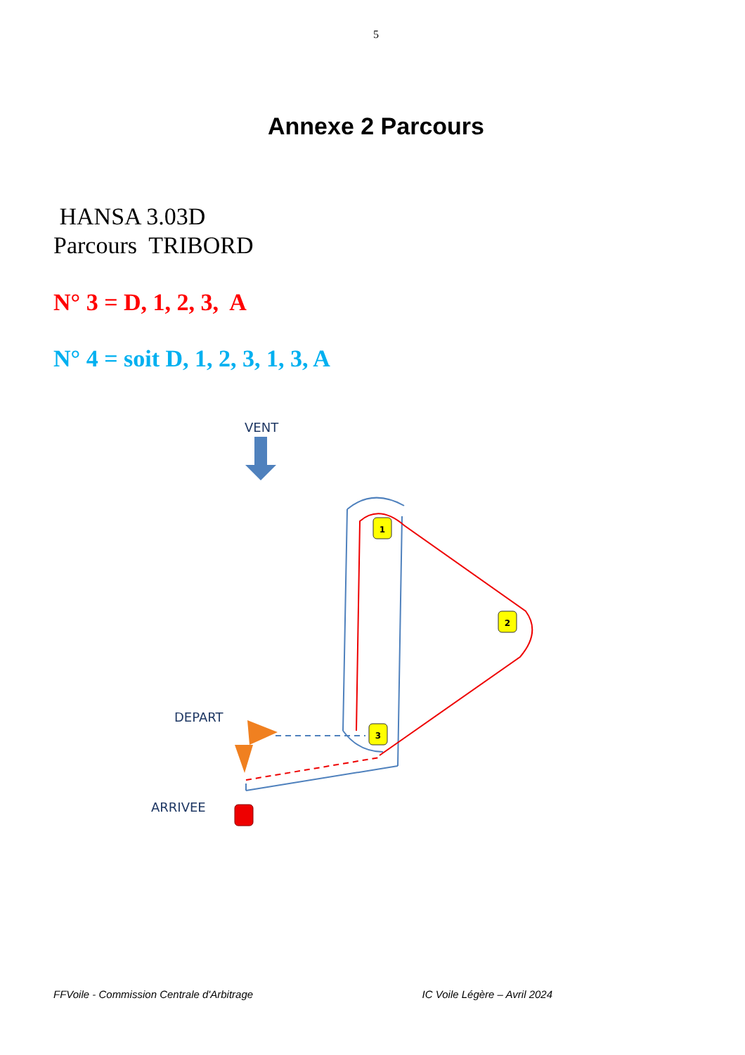5
Annexe 2 Parcours
HANSA 3.03D
Parcours TRIBORD
N° 3 = D, 1, 2, 3, A
N° 4 = soit D, 1, 2, 3, 1, 3, A
VENT
DEPART
ARRIVEE
1
2
3
FFVoile - Commission Centrale d'Arbitrage IC Voile Légère – Avril 2024